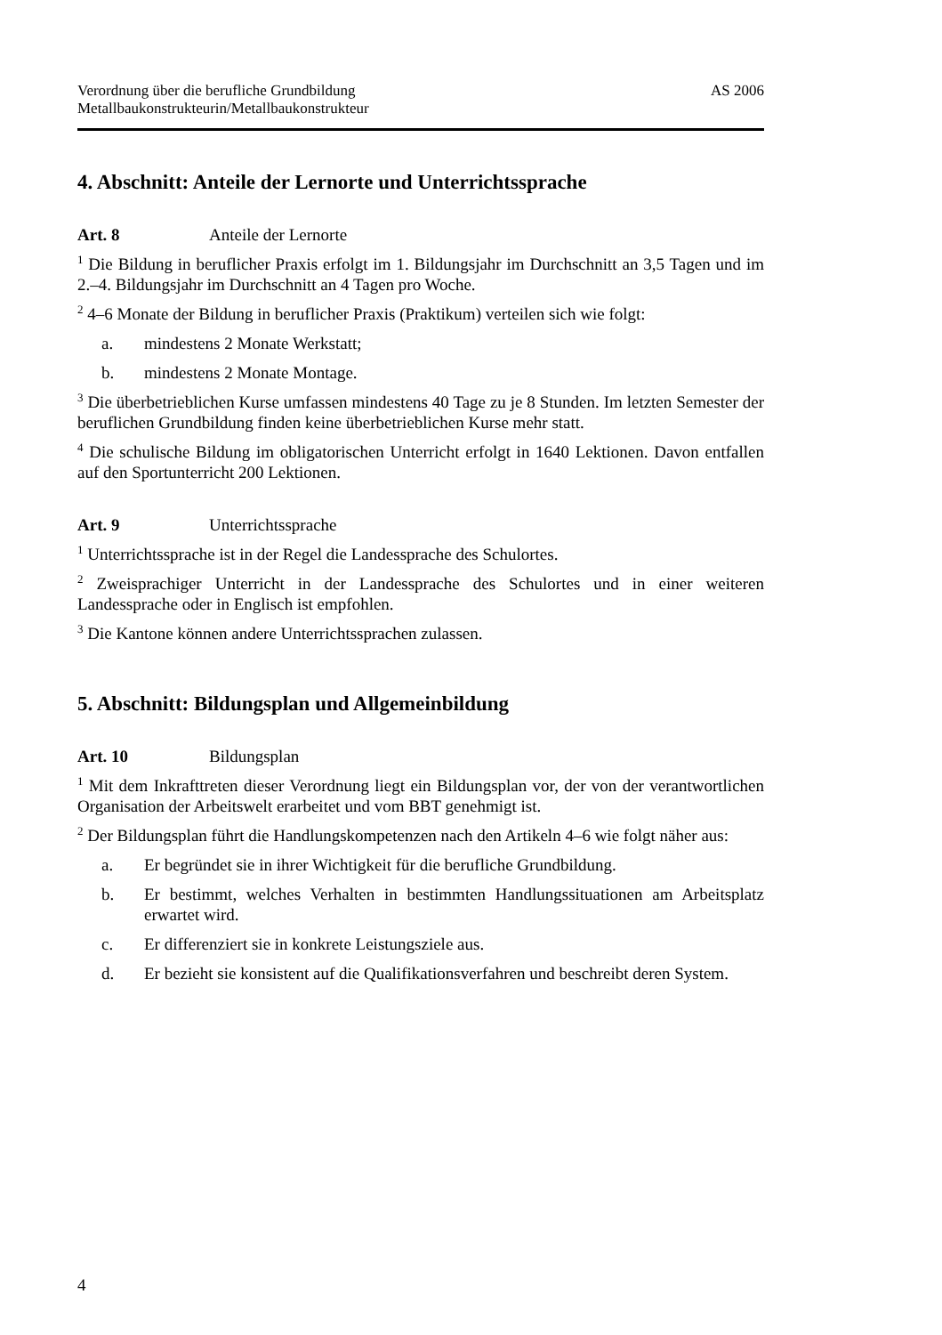Verordnung über die berufliche Grundbildung
Metallbaukonstrukteurin/Metallbaukonstrukteur
AS 2006
4. Abschnitt: Anteile der Lernorte und Unterrichtssprache
Art. 8 Anteile der Lernorte
<sup>1</sup> Die Bildung in beruflicher Praxis erfolgt im 1. Bildungsjahr im Durchschnitt an 3,5 Tagen und im 2.–4. Bildungsjahr im Durchschnitt an 4 Tagen pro Woche.
<sup>2</sup> 4–6 Monate der Bildung in beruflicher Praxis (Praktikum) verteilen sich wie folgt:
a. mindestens 2 Monate Werkstatt;
b. mindestens 2 Monate Montage.
<sup>3</sup> Die überbetrieblichen Kurse umfassen mindestens 40 Tage zu je 8 Stunden. Im letzten Semester der beruflichen Grundbildung finden keine überbetrieblichen Kurse mehr statt.
<sup>4</sup> Die schulische Bildung im obligatorischen Unterricht erfolgt in 1640 Lektionen. Davon entfallen auf den Sportunterricht 200 Lektionen.
Art. 9 Unterrichtssprache
<sup>1</sup> Unterrichtssprache ist in der Regel die Landessprache des Schulortes.
<sup>2</sup> Zweisprachiger Unterricht in der Landessprache des Schulortes und in einer weiteren Landessprache oder in Englisch ist empfohlen.
<sup>3</sup> Die Kantone können andere Unterrichtssprachen zulassen.
5. Abschnitt: Bildungsplan und Allgemeinbildung
Art. 10 Bildungsplan
<sup>1</sup> Mit dem Inkrafttreten dieser Verordnung liegt ein Bildungsplan vor, der von der verantwortlichen Organisation der Arbeitswelt erarbeitet und vom BBT genehmigt ist.
<sup>2</sup> Der Bildungsplan führt die Handlungskompetenzen nach den Artikeln 4–6 wie folgt näher aus:
a. Er begründet sie in ihrer Wichtigkeit für die berufliche Grundbildung.
b. Er bestimmt, welches Verhalten in bestimmten Handlungssituationen am Arbeitsplatz erwartet wird.
c. Er differenziert sie in konkrete Leistungsziele aus.
d. Er bezieht sie konsistent auf die Qualifikationsverfahren und beschreibt deren System.
4